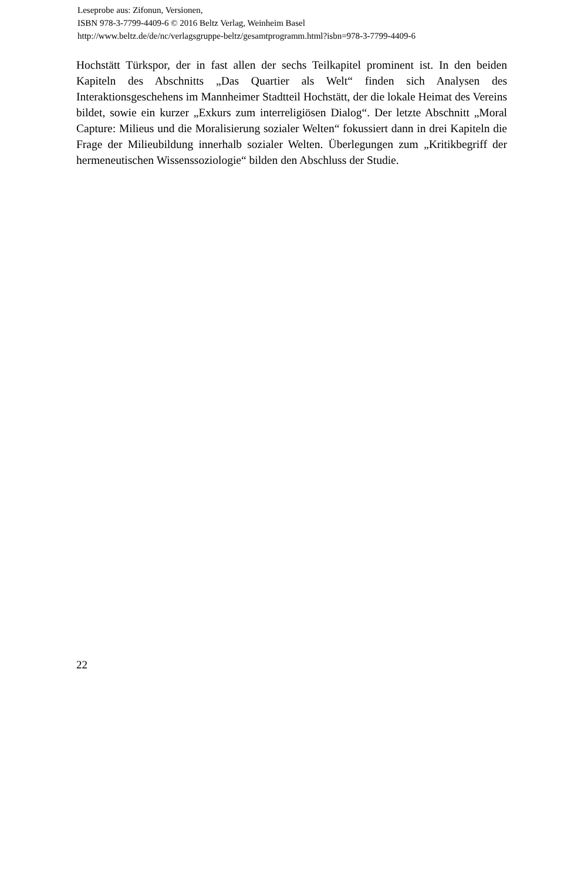Leseprobe aus: Zifonun, Versionen,
ISBN 978-3-7799-4409-6 © 2016 Beltz Verlag, Weinheim Basel
http://www.beltz.de/de/nc/verlagsgruppe-beltz/gesamtprogramm.html?isbn=978-3-7799-4409-6
Hochstätt Türkspor, der in fast allen der sechs Teilkapitel prominent ist. In den beiden Kapiteln des Abschnitts „Das Quartier als Welt“ finden sich Analysen des Interaktionsgeschehens im Mannheimer Stadtteil Hochstätt, der die lokale Heimat des Vereins bildet, sowie ein kurzer „Exkurs zum interreligiösen Dialog“. Der letzte Abschnitt „Moral Capture: Milieus und die Moralisierung sozialer Welten“ fokussiert dann in drei Kapiteln die Frage der Milieubildung innerhalb sozialer Welten. Überlegungen zum „Kritikbegriff der hermeneutischen Wissenssoziologie“ bilden den Abschluss der Studie.
22